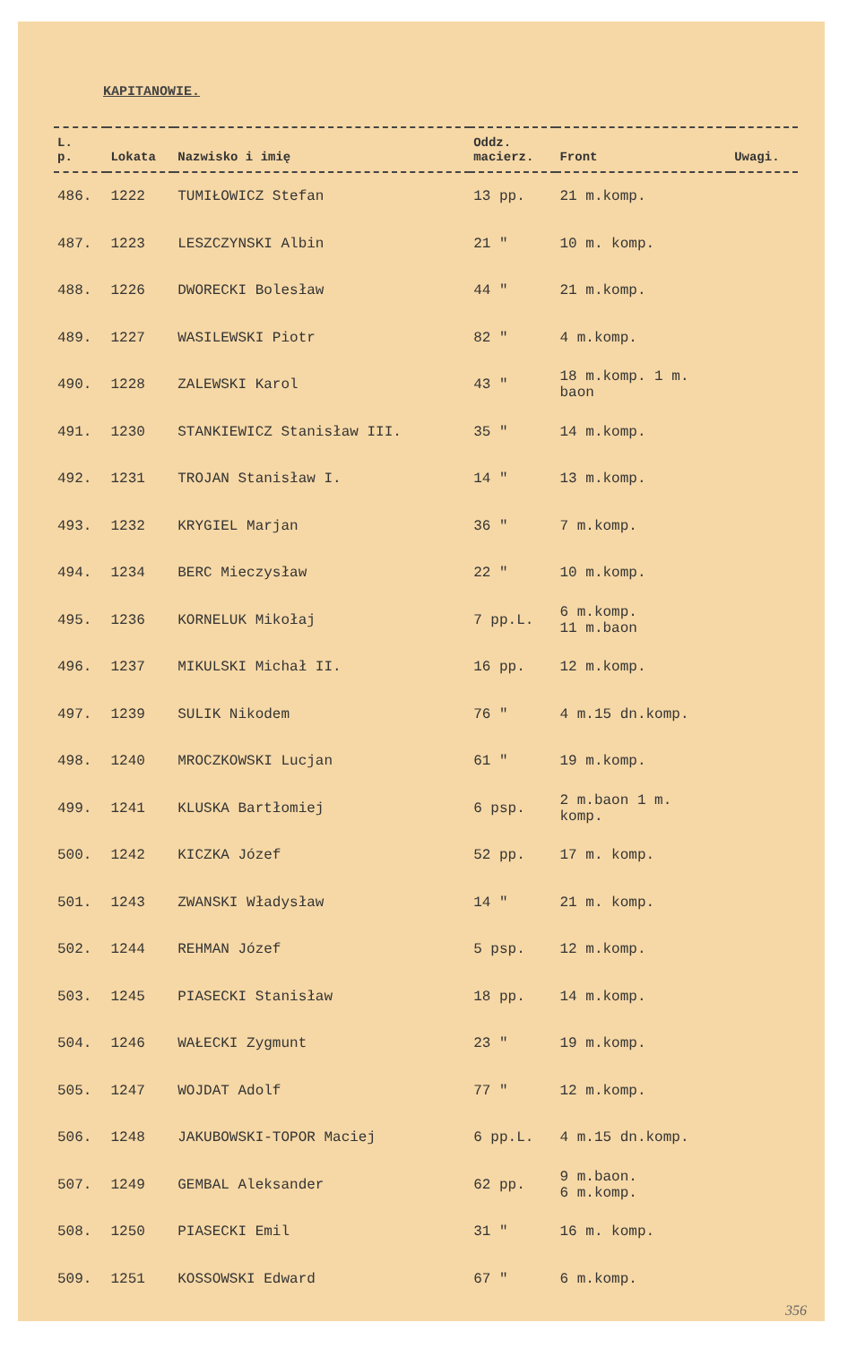KAPITANOWIE.
| L. p. | Lokata | Nazwisko i imię | Oddz. macierz. | Front | Uwagi. |
| --- | --- | --- | --- | --- | --- |
| 486. | 1222 | TUMIŁOWICZ Stefan | 13 pp. | 21 m.komp. | |
| 487. | 1223 | LESZCZYNSKI Albin | 21 " | 10 m. komp. | |
| 488. | 1226 | DWORECKI Bolesław | 44 " | 21 m.komp. | |
| 489. | 1227 | WASILEWSKI Piotr | 82 " | 4 m.komp. | |
| 490. | 1228 | ZALEWSKI Karol | 43 " | 18 m.komp. 1 m. baon | |
| 491. | 1230 | STANKIEWICZ Stanisław III. | 35 " | 14 m.komp. | |
| 492. | 1231 | TROJAN Stanisław I. | 14 " | 13 m.komp. | |
| 493. | 1232 | KRYGIEL Marjan | 36 " | 7 m.komp. | |
| 494. | 1234 | BERC Mieczysław | 22 " | 10 m.komp. | |
| 495. | 1236 | KORNELUK Mikołaj | 7 pp.L. | 6 m.komp. 11 m.baon | |
| 496. | 1237 | MIKULSKI Michał II. | 16 pp. | 12 m.komp. | |
| 497. | 1239 | SULIK Nikodem | 76 " | 4 m.15 dn.komp. | |
| 498. | 1240 | MROCZKOWSKI Lucjan | 61 " | 19 m.komp. | |
| 499. | 1241 | KLUSKA Bartłomiej | 6 psp. | 2 m.baon 1 m. komp. | |
| 500. | 1242 | KICZKA Józef | 52 pp. | 17 m. komp. | |
| 501. | 1243 | ZWANSKI Władysław | 14 " | 21 m. komp. | |
| 502. | 1244 | REHMAN Józef | 5 psp. | 12 m.komp. | |
| 503. | 1245 | PIASECKI Stanisław | 18 pp. | 14 m.komp. | |
| 504. | 1246 | WAŁECKI Zygmunt | 23 " | 19 m.komp. | |
| 505. | 1247 | WOJDAT Adolf | 77 " | 12 m.komp. | |
| 506. | 1248 | JAKUBOWSKI-TOPOR Maciej | 6 pp.L. | 4 m.15 dn.komp. | |
| 507. | 1249 | GEMBAL Aleksander | 62 pp. | 9 m.baon. 6 m.komp. | |
| 508. | 1250 | PIASECKI Emil | 31 " | 16 m. komp. | |
| 509. | 1251 | KOSSOWSKI Edward | 67 " | 6 m.komp. | |
356